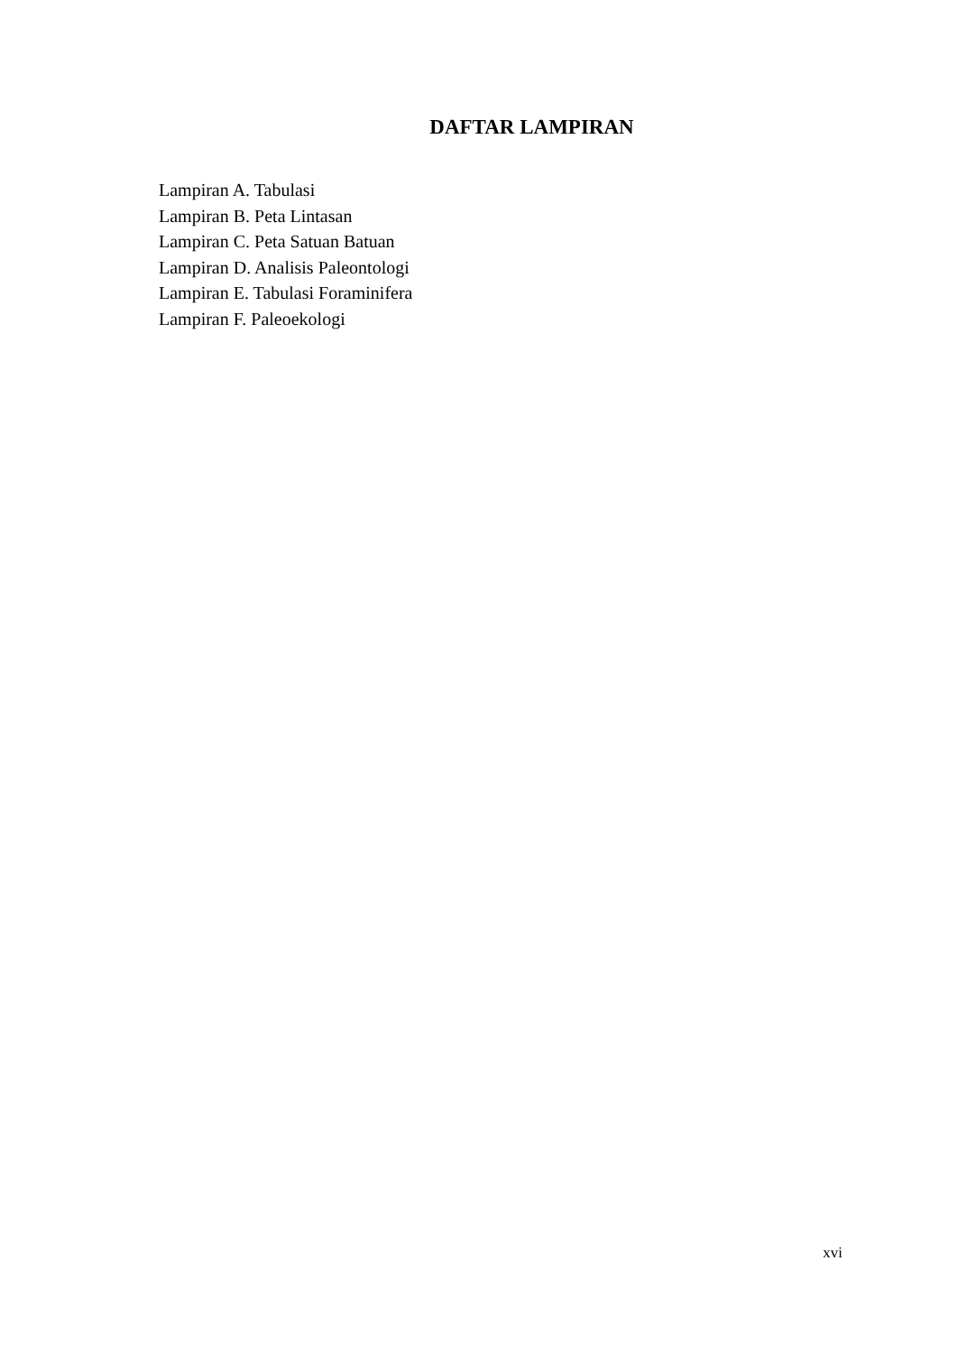DAFTAR LAMPIRAN
Lampiran A. Tabulasi
Lampiran B. Peta Lintasan
Lampiran C. Peta Satuan Batuan
Lampiran D. Analisis Paleontologi
Lampiran E. Tabulasi Foraminifera
Lampiran F. Paleoekologi
xvi